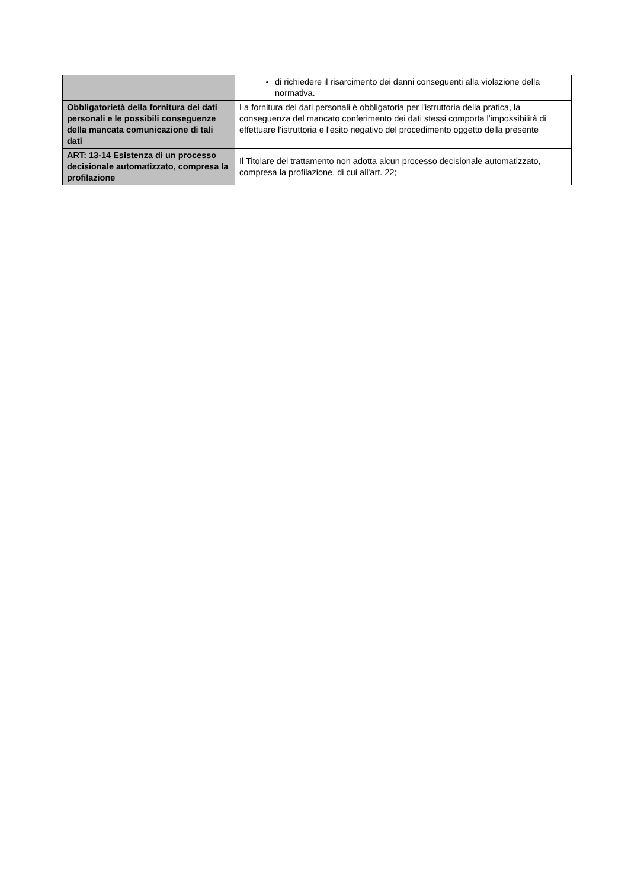| | di richiedere il risarcimento dei danni conseguenti alla violazione della normativa. |
| Obbligatorietà della fornitura dei dati personali e le possibili conseguenze della mancata comunicazione di tali dati | La fornitura dei dati personali è obbligatoria per l'istruttoria della pratica, la conseguenza del mancato conferimento dei dati stessi comporta l'impossibilità di effettuare l'istruttoria e l'esito negativo del procedimento oggetto della presente |
| ART: 13-14 Esistenza di un processo decisionale automatizzato, compresa la profilazione | Il Titolare del trattamento non adotta alcun processo decisionale automatizzato, compresa la profilazione, di cui all'art. 22; |